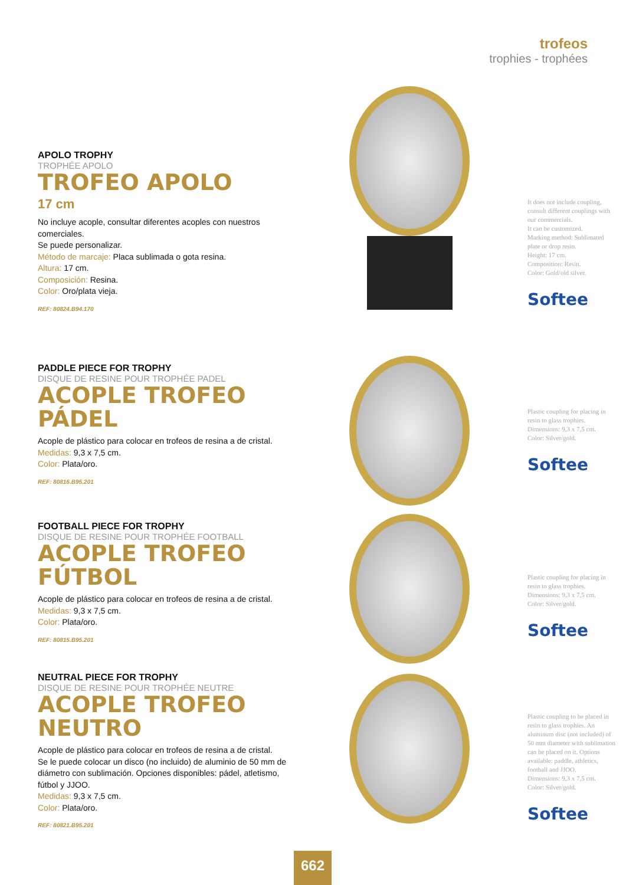trofeos
trophies - trophées
APOLO TROPHY
TROPHÉE APOLO
TROFEO APOLO
17 cm
No incluye acople, consultar diferentes acoples con nuestros comerciales.
Se puede personalizar.
Método de marcaje: Placa sublimada o gota resina.
Altura: 17 cm.
Composición: Resina.
Color: Oro/plata vieja.
REF: 80824.B94.170
It does not include coupling, consult different couplings with our commercials.
It can be customized.
Marking method: Sublimated plate or drop resin.
Height: 17 cm.
Composition: Resin.
Color: Gold/old silver.
Softee
PADDLE PIECE FOR TROPHY
DISQUE DE RESINE POUR TROPHÉE PADEL
ACOPLE TROFEO
PÁDEL
Acople de plástico para colocar en trofeos de resina a de cristal.
Medidas: 9,3 x 7,5 cm.
Color: Plata/oro.
REF: 80816.B95.201
Plastic coupling for placing in resin to glass trophies.
Dimensions: 9,3 x 7,5 cm.
Color: Silver/gold.
Softee
FOOTBALL PIECE FOR TROPHY
DISQUE DE RESINE POUR TROPHÉE FOOTBALL
ACOPLE TROFEO
FÚTBOL
Acople de plástico para colocar en trofeos de resina a de cristal.
Medidas: 9,3 x 7,5 cm.
Color: Plata/oro.
REF: 80815.B95.201
Plastic coupling for placing in resin to glass trophies.
Dimensions: 9,3 x 7,5 cm.
Color: Silver/gold.
Softee
NEUTRAL PIECE FOR TROPHY
DISQUE DE RESINE POUR TROPHÉE NEUTRE
ACOPLE TROFEO
NEUTRO
Acople de plástico para colocar en trofeos de resina a de cristal.
Se le puede colocar un disco (no incluido) de aluminio de 50 mm de diámetro con sublimación. Opciones disponibles: pádel, atletismo, fútbol y JJOO.
Medidas: 9,3 x 7,5 cm.
Color: Plata/oro.
REF: 80821.B95.201
Plastic coupling to be placed in resin to glass trophies. An aluminum disc (not included) of 50 mm diameter with sublimation can be placed on it. Options available: paddle, athletics, football and JJOO.
Dimensions: 9,3 x 7,5 cm.
Color: Silver/gold.
Softee
662